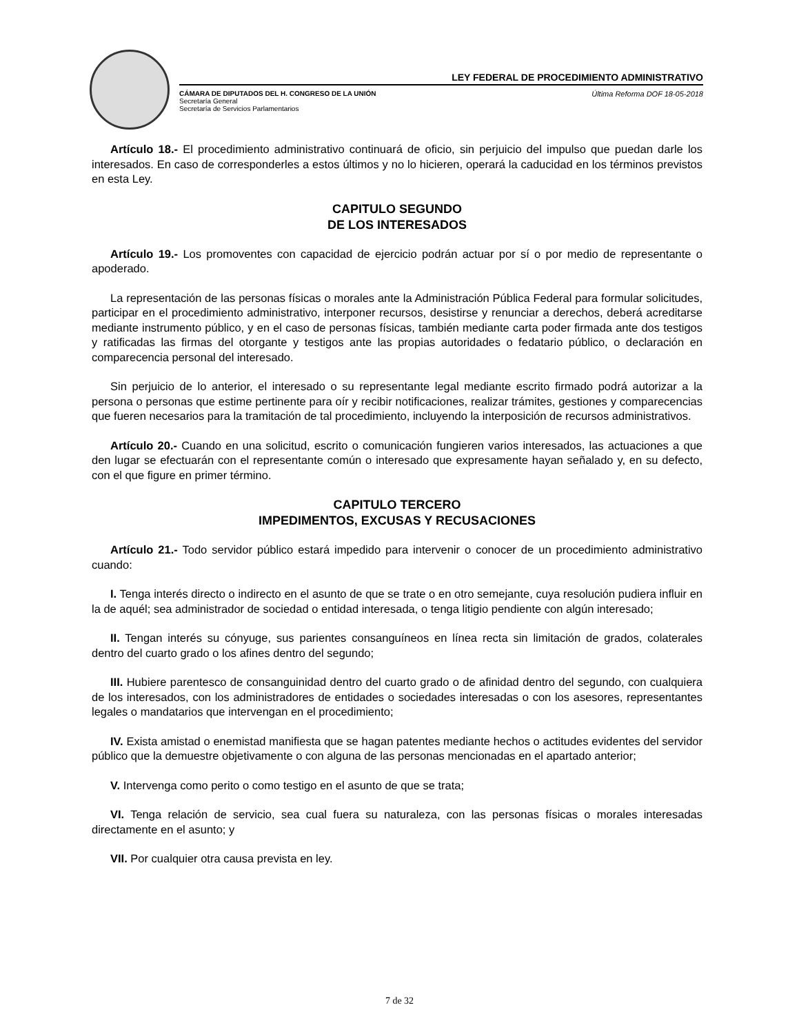LEY FEDERAL DE PROCEDIMIENTO ADMINISTRATIVO
CÁMARA DE DIPUTADOS DEL H. CONGRESO DE LA UNIÓN
Secretaría General
Secretaría de Servicios Parlamentarios
Última Reforma DOF 18-05-2018
Artículo 18.- El procedimiento administrativo continuará de oficio, sin perjuicio del impulso que puedan darle los interesados. En caso de corresponderles a estos últimos y no lo hicieren, operará la caducidad en los términos previstos en esta Ley.
CAPITULO SEGUNDO
DE LOS INTERESADOS
Artículo 19.- Los promoventes con capacidad de ejercicio podrán actuar por sí o por medio de representante o apoderado.
La representación de las personas físicas o morales ante la Administración Pública Federal para formular solicitudes, participar en el procedimiento administrativo, interponer recursos, desistirse y renunciar a derechos, deberá acreditarse mediante instrumento público, y en el caso de personas físicas, también mediante carta poder firmada ante dos testigos y ratificadas las firmas del otorgante y testigos ante las propias autoridades o fedatario público, o declaración en comparecencia personal del interesado.
Sin perjuicio de lo anterior, el interesado o su representante legal mediante escrito firmado podrá autorizar a la persona o personas que estime pertinente para oír y recibir notificaciones, realizar trámites, gestiones y comparecencias que fueren necesarios para la tramitación de tal procedimiento, incluyendo la interposición de recursos administrativos.
Artículo 20.- Cuando en una solicitud, escrito o comunicación fungieren varios interesados, las actuaciones a que den lugar se efectuarán con el representante común o interesado que expresamente hayan señalado y, en su defecto, con el que figure en primer término.
CAPITULO TERCERO
IMPEDIMENTOS, EXCUSAS Y RECUSACIONES
Artículo 21.- Todo servidor público estará impedido para intervenir o conocer de un procedimiento administrativo cuando:
I. Tenga interés directo o indirecto en el asunto de que se trate o en otro semejante, cuya resolución pudiera influir en la de aquél; sea administrador de sociedad o entidad interesada, o tenga litigio pendiente con algún interesado;
II. Tengan interés su cónyuge, sus parientes consanguíneos en línea recta sin limitación de grados, colaterales dentro del cuarto grado o los afines dentro del segundo;
III. Hubiere parentesco de consanguinidad dentro del cuarto grado o de afinidad dentro del segundo, con cualquiera de los interesados, con los administradores de entidades o sociedades interesadas o con los asesores, representantes legales o mandatarios que intervengan en el procedimiento;
IV. Exista amistad o enemistad manifiesta que se hagan patentes mediante hechos o actitudes evidentes del servidor público que la demuestre objetivamente o con alguna de las personas mencionadas en el apartado anterior;
V. Intervenga como perito o como testigo en el asunto de que se trata;
VI. Tenga relación de servicio, sea cual fuera su naturaleza, con las personas físicas o morales interesadas directamente en el asunto; y
VII. Por cualquier otra causa prevista en ley.
7 de 32